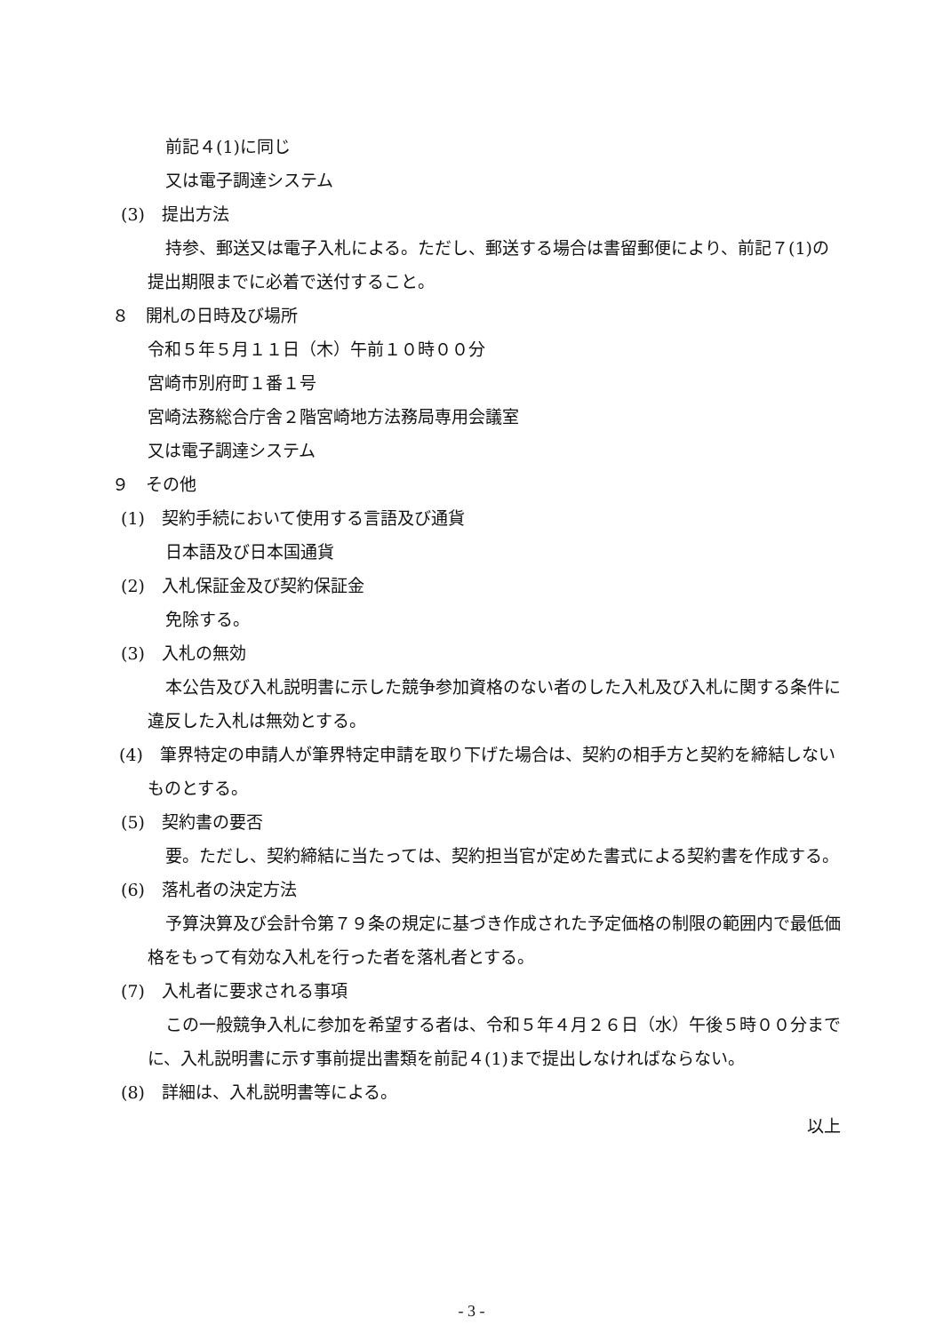前記４(1)に同じ
又は電子調達システム
(3)　提出方法
持参、郵送又は電子入札による。ただし、郵送する場合は書留郵便により、前記７(1)の提出期限までに必着で送付すること。
８　開札の日時及び場所
令和５年５月１１日（木）午前１０時００分
宮崎市別府町１番１号
宮崎法務総合庁舎２階宮崎地方法務局専用会議室
又は電子調達システム
９　その他
(1)　契約手続において使用する言語及び通貨
日本語及び日本国通貨
(2)　入札保証金及び契約保証金
免除する。
(3)　入札の無効
本公告及び入札説明書に示した競争参加資格のない者のした入札及び入札に関する条件に違反した入札は無効とする。
(4)　筆界特定の申請人が筆界特定申請を取り下げた場合は、契約の相手方と契約を締結しないものとする。
(5)　契約書の要否
要。ただし、契約締結に当たっては、契約担当官が定めた書式による契約書を作成する。
(6)　落札者の決定方法
予算決算及び会計令第７９条の規定に基づき作成された予定価格の制限の範囲内で最低価格をもって有効な入札を行った者を落札者とする。
(7)　入札者に要求される事項
この一般競争入札に参加を希望する者は、令和５年４月２６日（水）午後５時００分までに、入札説明書に示す事前提出書類を前記４(1)まで提出しなければならない。
(8)　詳細は、入札説明書等による。
以上
- 3 -